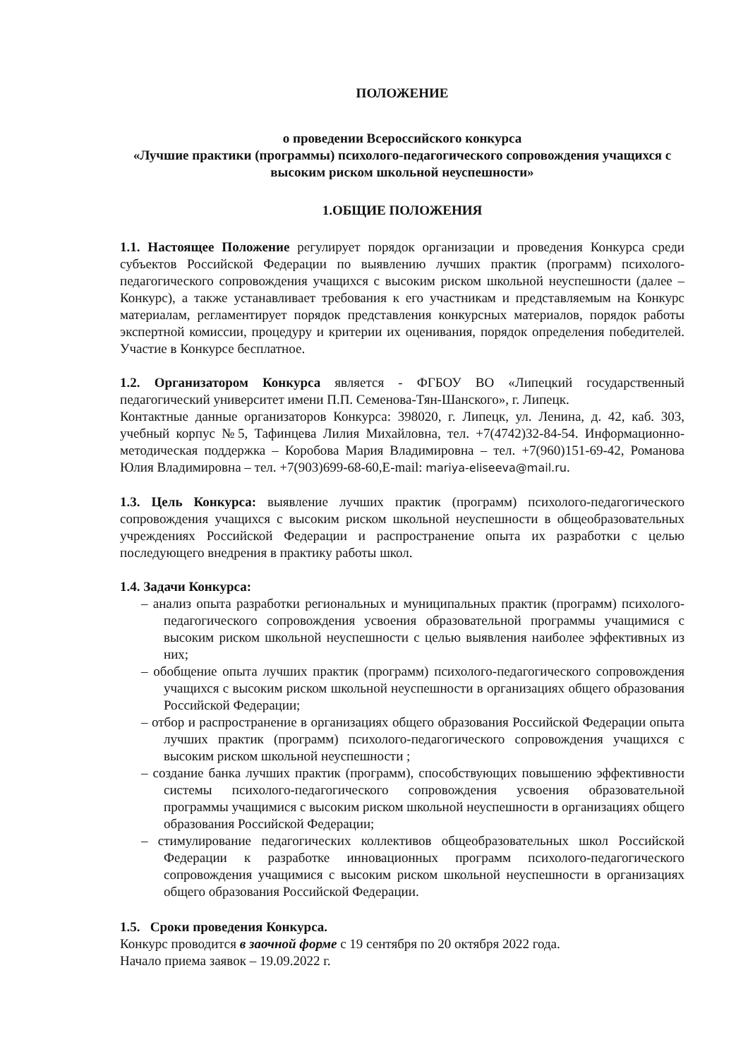ПОЛОЖЕНИЕ
о проведении Всероссийского конкурса
«Лучшие практики (программы) психолого-педагогического сопровождения учащихся с высоким риском школьной неуспешности»
1.ОБЩИЕ ПОЛОЖЕНИЯ
1.1. Настоящее Положение регулирует порядок организации и проведения Конкурса среди субъектов Российской Федерации по выявлению лучших практик (программ) психолого-педагогического сопровождения учащихся с высоким риском школьной неуспешности (далее – Конкурс), а также устанавливает требования к его участникам и представляемым на Конкурс материалам, регламентирует порядок представления конкурсных материалов, порядок работы экспертной комиссии, процедуру и критерии их оценивания, порядок определения победителей. Участие в Конкурсе бесплатное.
1.2. Организатором Конкурса является - ФГБОУ ВО «Липецкий государственный педагогический университет имени П.П. Семенова-Тян-Шанского», г. Липецк.
Контактные данные организаторов Конкурса: 398020, г. Липецк, ул. Ленина, д. 42, каб. 303, учебный корпус №5, Тафинцева Лилия Михайловна, тел. +7(4742)32-84-54. Информационно-методическая поддержка – Коробова Мария Владимировна – тел. +7(960)151-69-42, Романова Юлия Владимировна – тел. +7(903)699-68-60,E-mail: mariya-eliseeva@mail.ru.
1.3. Цель Конкурса: выявление лучших практик (программ) психолого-педагогического сопровождения учащихся с высоким риском школьной неуспешности в общеобразовательных учреждениях Российской Федерации и распространение опыта их разработки с целью последующего внедрения в практику работы школ.
1.4. Задачи Конкурса:
– анализ опыта разработки региональных и муниципальных практик (программ) психолого-педагогического сопровождения усвоения образовательной программы учащимися с высоким риском школьной неуспешности с целью выявления наиболее эффективных из них;
– обобщение опыта лучших практик (программ) психолого-педагогического сопровождения учащихся с высоким риском школьной неуспешности в организациях общего образования Российской Федерации;
– отбор и распространение в организациях общего образования Российской Федерации опыта лучших практик (программ) психолого-педагогического сопровождения учащихся с высоким риском школьной неуспешности ;
– создание банка лучших практик (программ), способствующих повышению эффективности системы психолого-педагогического сопровождения усвоения образовательной программы учащимися с высоким риском школьной неуспешности в организациях общего образования Российской Федерации;
– стимулирование педагогических коллективов общеобразовательных школ Российской Федерации к разработке инновационных программ психолого-педагогического сопровождения учащимися с высоким риском школьной неуспешности в организациях общего образования Российской Федерации.
1.5. Сроки проведения Конкурса.
Конкурс проводится в заочной форме с 19 сентября по 20 октября 2022 года.
Начало приема заявок – 19.09.2022 г.